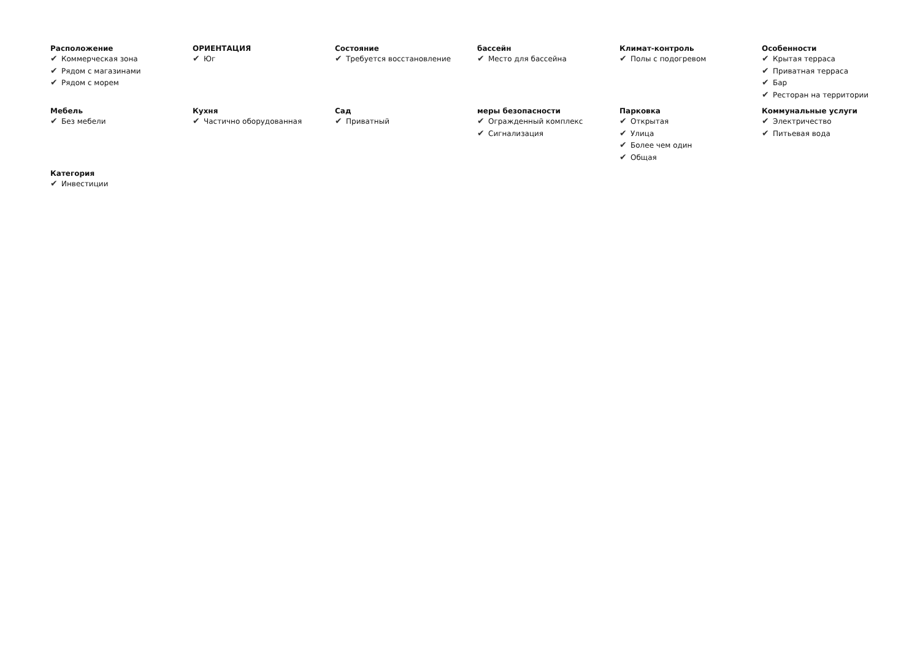Расположение
✔ Коммерческая зона
✔ Рядом с магазинами
✔ Рядом с морем
ОРИЕНТАЦИЯ
✔ Юг
Состояние
✔ Требуется восстановление
бассейн
✔ Место для бассейна
Климат-контроль
✔ Полы с подогревом
Особенности
✔ Крытая терраса
✔ Приватная терраса
✔ Бар
✔ Ресторан на территории
Мебель
✔ Без мебели
Кухня
✔ Частично оборудованная
Сад
✔ Приватный
меры безопасности
✔ Огражденный комплекс
✔ Сигнализация
Парковка
✔ Открытая
✔ Улица
✔ Более чем один
✔ Общая
Коммунальные услуги
✔ Электричество
✔ Питьевая вода
Категория
✔ Инвестиции